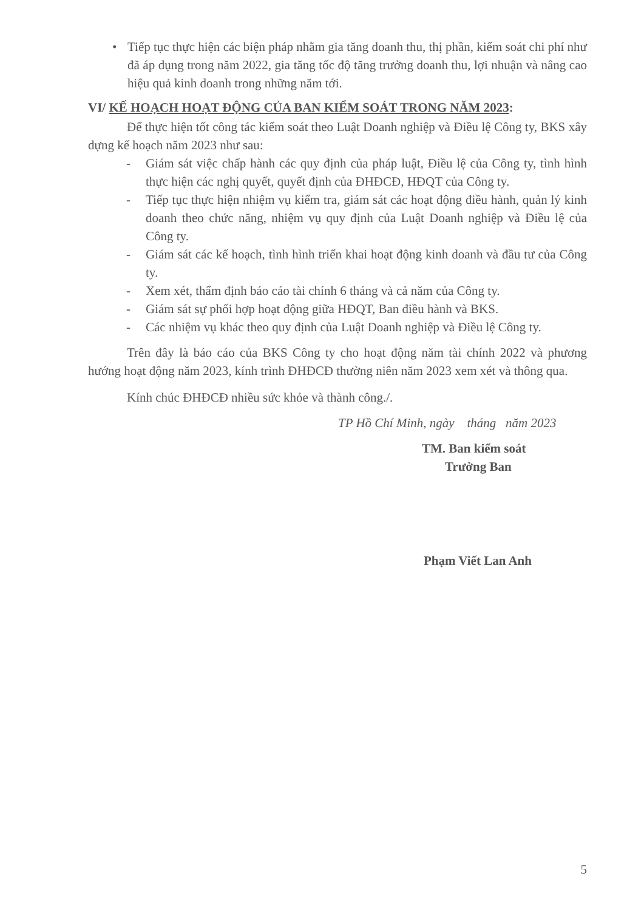• Tiếp tục thực hiện các biện pháp nhằm gia tăng doanh thu, thị phần, kiểm soát chi phí như đã áp dụng trong năm 2022, gia tăng tốc độ tăng trưởng doanh thu, lợi nhuận và nâng cao hiệu quả kinh doanh trong những năm tới.
VI/ KẾ HOẠCH HOẠT ĐỘNG CỦA BAN KIỂM SOÁT TRONG NĂM 2023:
Để thực hiện tốt công tác kiểm soát theo Luật Doanh nghiệp và Điều lệ Công ty, BKS xây dựng kế hoạch năm 2023 như sau:
- Giám sát việc chấp hành các quy định của pháp luật, Điều lệ của Công ty, tình hình thực hiện các nghị quyết, quyết định của ĐHĐCĐ, HĐQT của Công ty.
- Tiếp tục thực hiện nhiệm vụ kiểm tra, giám sát các hoạt động điều hành, quản lý kinh doanh theo chức năng, nhiệm vụ quy định của Luật Doanh nghiệp và Điều lệ của Công ty.
- Giám sát các kế hoạch, tình hình triển khai hoạt động kinh doanh và đầu tư của Công ty.
- Xem xét, thẩm định báo cáo tài chính 6 tháng và cả năm của Công ty.
- Giám sát sự phối hợp hoạt động giữa HĐQT, Ban điều hành và BKS.
- Các nhiệm vụ khác theo quy định của Luật Doanh nghiệp và Điều lệ Công ty.
Trên đây là báo cáo của BKS Công ty cho hoạt động năm tài chính 2022 và phương hướng hoạt động năm 2023, kính trình ĐHĐCĐ thường niên năm 2023 xem xét và thông qua.
Kính chúc ĐHĐCĐ nhiều sức khỏe và thành công./.
TP Hồ Chí Minh, ngày tháng năm 2023
TM. Ban kiểm soát
Trưởng Ban
Phạm Viết Lan Anh
5